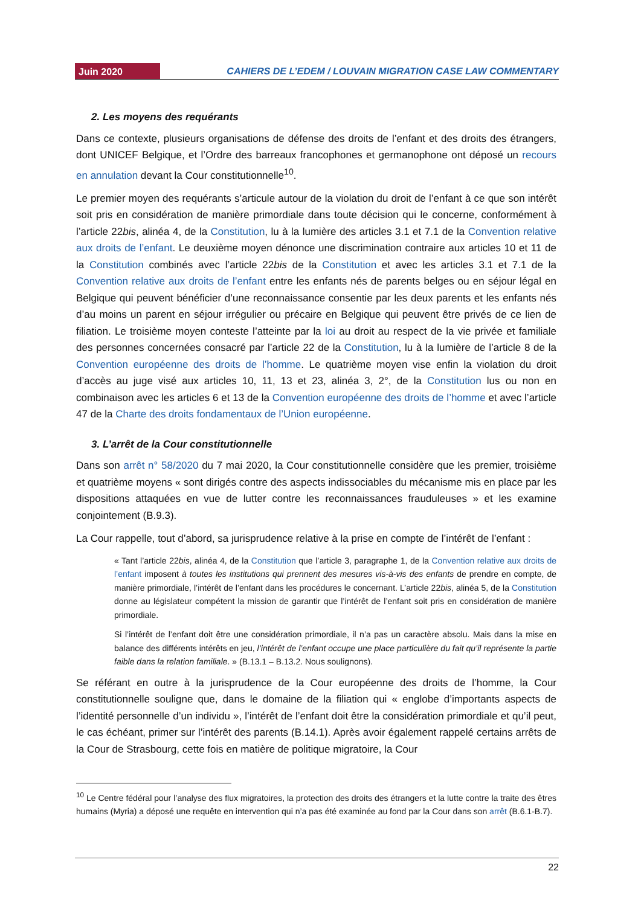Juin 2020 CAHIERS DE L’EDEM / LOUVAIN MIGRATION CASE LAW COMMENTARY
2. Les moyens des requérants
Dans ce contexte, plusieurs organisations de défense des droits de l’enfant et des droits des étrangers, dont UNICEF Belgique, et l’Ordre des barreaux francophones et germanophone ont déposé un recours en annulation devant la Cour constitutionnelle<sup>10</sup>.
Le premier moyen des requérants s’articule autour de la violation du droit de l’enfant à ce que son intérêt soit pris en considération de manière primordiale dans toute décision qui le concerne, conformément à l’article 22bis, alinéa 4, de la Constitution, lu à la lumière des articles 3.1 et 7.1 de la Convention relative aux droits de l’enfant. Le deuxième moyen dénonce une discrimination contraire aux articles 10 et 11 de la Constitution combinés avec l’article 22bis de la Constitution et avec les articles 3.1 et 7.1 de la Convention relative aux droits de l’enfant entre les enfants nés de parents belges ou en séjour légal en Belgique qui peuvent bénéficier d’une reconnaissance consentie par les deux parents et les enfants nés d’au moins un parent en séjour irrégulier ou précaire en Belgique qui peuvent être privés de ce lien de filiation. Le troisième moyen conteste l’atteinte par la loi au droit au respect de la vie privée et familiale des personnes concernées consacré par l’article 22 de la Constitution, lu à la lumière de l’article 8 de la Convention européenne des droits de l’homme. Le quatrième moyen vise enfin la violation du droit d’accès au juge visé aux articles 10, 11, 13 et 23, alinéa 3, 2°, de la Constitution lus ou non en combinaison avec les articles 6 et 13 de la Convention européenne des droits de l’homme et avec l’article 47 de la Charte des droits fondamentaux de l’Union européenne.
3. L’arrêt de la Cour constitutionnelle
Dans son arrêt n° 58/2020 du 7 mai 2020, la Cour constitutionnelle considère que les premier, troisième et quatrième moyens « sont dirigés contre des aspects indissociables du mécanisme mis en place par les dispositions attaquées en vue de lutter contre les reconnaissances frauduleuses » et les examine conjointement (B.9.3).
La Cour rappelle, tout d’abord, sa jurisprudence relative à la prise en compte de l’intérêt de l’enfant :
« Tant l’article 22bis, alinéa 4, de la Constitution que l’article 3, paragraphe 1, de la Convention relative aux droits de l’enfant imposent à toutes les institutions qui prennent des mesures vis-à-vis des enfants de prendre en compte, de manière primordiale, l’intérêt de l’enfant dans les procédures le concernant. L’article 22bis, alinéa 5, de la Constitution donne au législateur compétent la mission de garantir que l’intérêt de l’enfant soit pris en considération de manière primordiale.
Si l’intérêt de l’enfant doit être une considération primordiale, il n’a pas un caractère absolu. Mais dans la mise en balance des différents intérêts en jeu, l’intérêt de l’enfant occupe une place particulière du fait qu’il représente la partie faible dans la relation familiale. » (B.13.1 – B.13.2. Nous soulignons).
Se référant en outre à la jurisprudence de la Cour européenne des droits de l’homme, la Cour constitutionnelle souligne que, dans le domaine de la filiation qui « englobe d’importants aspects de l’identité personnelle d’un individu », l’intérêt de l’enfant doit être la considération primordiale et qu’il peut, le cas échéant, primer sur l’intérêt des parents (B.14.1). Après avoir également rappelé certains arrêts de la Cour de Strasbourg, cette fois en matière de politique migratoire, la Cour
<sup>10</sup> Le Centre fédéral pour l’analyse des flux migratoires, la protection des droits des étrangers et la lutte contre la traite des êtres humains (Myria) a déposé une requête en intervention qui n’a pas été examinée au fond par la Cour dans son arrêt (B.6.1-B.7).
22